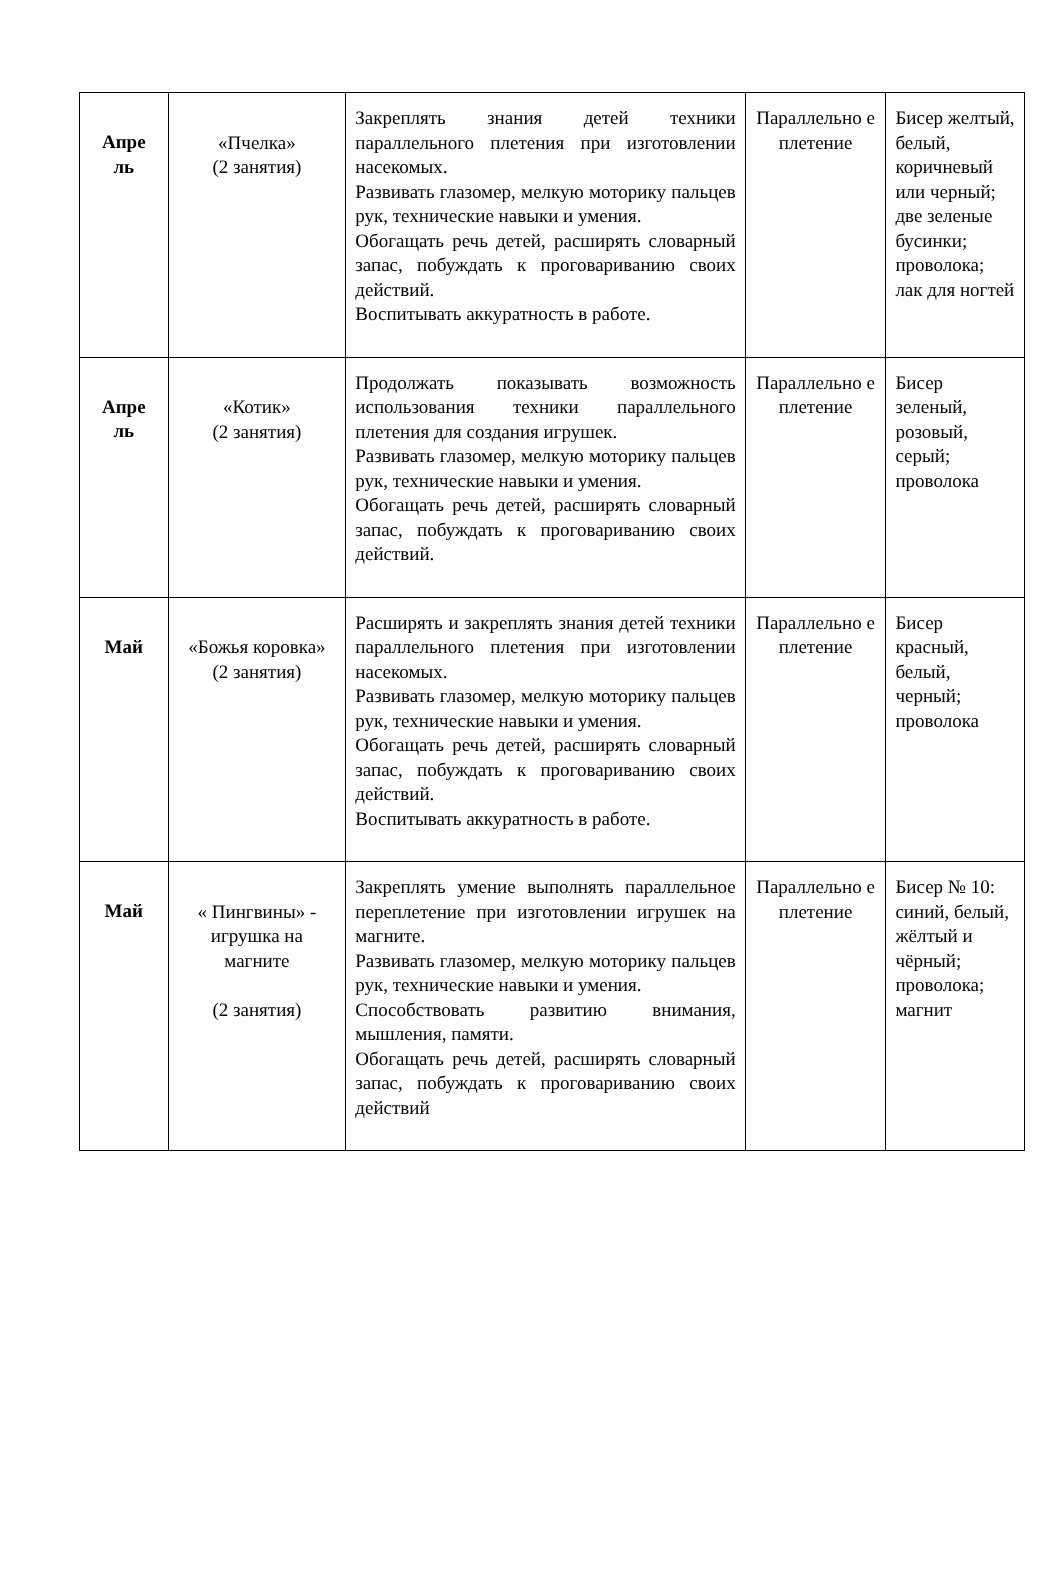| Апре ль | «Пчелка» (2 занятия) | Закреплять знания детей техники параллельного плетения при изготовлении насекомых. Развивать глазомер, мелкую моторику пальцев рук, технические навыки и умения. Обогащать речь детей, расширять словарный запас, побуждать к проговариванию своих действий. Воспитывать аккуратность в работе. | Параллельно е плетение | Бисер желтый, белый, коричневый или черный; две зеленые бусинки; проволока; лак для ногтей |
| Апре ль | «Котик» (2 занятия) | Продолжать показывать возможность использования техники параллельного плетения для создания игрушек. Развивать глазомер, мелкую моторику пальцев рук, технические навыки и умения. Обогащать речь детей, расширять словарный запас, побуждать к проговариванию своих действий. | Параллельно е плетение | Бисер зеленый, розовый, серый; проволока |
| Май | «Божья коровка» (2 занятия) | Расширять и закреплять знания детей техники параллельного плетения при изготовлении насекомых. Развивать глазомер, мелкую моторику пальцев рук, технические навыки и умения. Обогащать речь детей, расширять словарный запас, побуждать к проговариванию своих действий. Воспитывать аккуратность в работе. | Параллельно е плетение | Бисер красный, белый, черный; проволока |
| Май | « Пингвины» - игрушка на магните (2 занятия) | Закреплять умение выполнять параллельное переплетение при изготовлении игрушек на магните. Развивать глазомер, мелкую моторику пальцев рук, технические навыки и умения. Способствовать развитию внимания, мышления, памяти. Обогащать речь детей, расширять словарный запас, побуждать к проговариванию своих действий | Параллельно е плетение | Бисер № 10: синий, белый, жёлтый и чёрный; проволока; магнит |